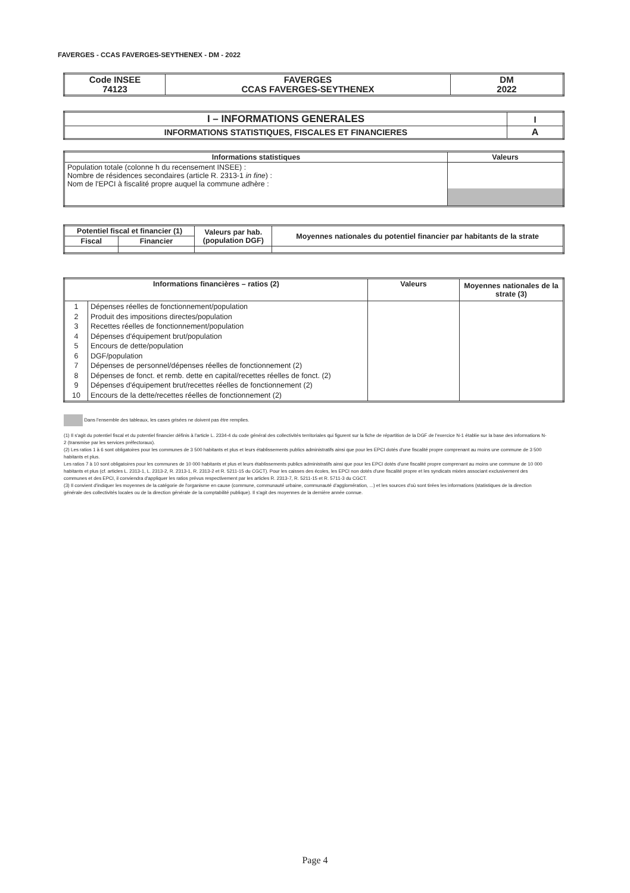FAVERGES - CCAS FAVERGES-SEYTHENEX - DM - 2022
| Code INSEE 74123 | FAVERGES CCAS FAVERGES-SEYTHENEX | DM 2022 |
| I – INFORMATIONS GENERALES | I |
| INFORMATIONS STATISTIQUES, FISCALES ET FINANCIERES | A |
| Informations statistiques | Valeurs |
| --- | --- |
| Population totale (colonne h du recensement INSEE) : Nombre de résidences secondaires (article R. 2313-1 in fine ) : Nom de l'EPCI à fiscalité propre auquel la commune adhère : | |
| Potentiel fiscal et financier (1) | | Valeurs par hab. (population DGF) | Moyennes nationales du potentiel financier par habitants de la strate |
| --- | --- | --- | --- |
| Fiscal | Financier | | |
| Informations financières – ratios (2) | | Valeurs | Moyennes nationales de la strate (3) |
| --- | --- | --- | --- |
| 1 2 3 4 5 6 7 8 9 10 | Dépenses réelles de fonctionnement/population Produit des impositions directes/population Recettes réelles de fonctionnement/population Dépenses d'équipement brut/population Encours de dette/population DGF/population Dépenses de personnel/dépenses réelles de fonctionnement (2) Dépenses de fonct. et remb. dette en capital/recettes réelles de fonct. (2) Dépenses d'équipement brut/recettes réelles de fonctionnement (2) Encours de la dette/recettes réelles de fonctionnement (2) | | |
Dans l'ensemble des tableaux, les cases grisées ne doivent pas être remplies.
(1) Il s'agit du potentiel fiscal et du potentiel financier définis à l'article L. 2334-4 du code général des collectivités territoriales qui figurent sur la fiche de répartition de la DGF de l'exercice N-1 établie sur la base des informations N-2 (transmise par les services préfectoraux).
(2) Les ratios 1 à 6 sont obligatoires pour les communes de 3 500 habitants et plus et leurs établissements publics administratifs ainsi que pour les EPCI dotés d'une fiscalité propre comprenant au moins une commune de 3 500 habitants et plus.
Les ratios 7 à 10 sont obligatoires pour les communes de 10 000 habitants et plus et leurs établissements publics administratifs ainsi que pour les EPCI dotés d'une fiscalité propre comprenant au moins une commune de 10 000 habitants et plus (cf. articles L. 2313-1, L. 2313-2, R. 2313-1, R. 2313-2 et R. 5211-15 du CGCT). Pour les caisses des écoles, les EPCI non dotés d'une fiscalité propre et les syndicats mixtes associant exclusivement des communes et des EPCI, il conviendra d'appliquer les ratios prévus respectivement par les articles R. 2313-7, R. 5211-15 et R. 5711-3 du CGCT.
(3) Il convient d'indiquer les moyennes de la catégorie de l'organisme en cause (commune, communauté urbaine, communauté d'agglomération, ...) et les sources d'où sont tirées les informations (statistiques de la direction générale des collectivités locales ou de la direction générale de la comptabilité publique). Il s'agit des moyennes de la dernière année connue.
Page 4